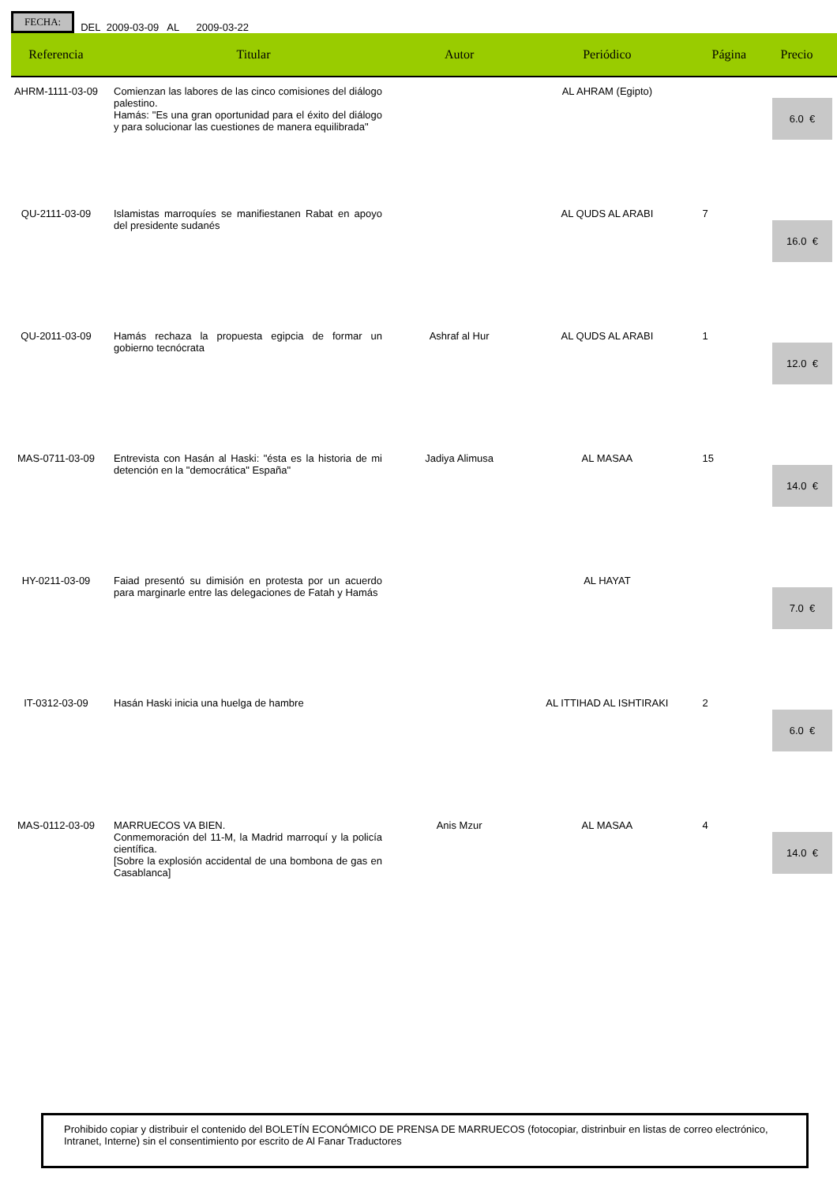FECHA: DEL 2009-03-09 AL 2009-03-22
| Referencia | Titular | Autor | Periódico | Página | Precio |
| --- | --- | --- | --- | --- | --- |
| AHRM-1111-03-09 | Comienzan las labores de las cinco comisiones del diálogo palestino. Hamás: "Es una gran oportunidad para el éxito del diálogo y para solucionar las cuestiones de manera equilibrada" | | AL AHRAM (Egipto) | | 6.0 € |
| QU-2111-03-09 | Islamistas marroquíes se manifiestanen Rabat en apoyo del presidente sudanés | | AL QUDS AL ARABI | 7 | 16.0 € |
| QU-2011-03-09 | Hamás rechaza la propuesta egipcia de formar un gobierno tecnócrata | Ashraf al Hur | AL QUDS AL ARABI | 1 | 12.0 € |
| MAS-0711-03-09 | Entrevista con Hasán al Haski: "ésta es la historia de mi detención en la "democrática" España" | Jadiya Alimusa | AL MASAA | 15 | 14.0 € |
| HY-0211-03-09 | Faiad presentó su dimisión en protesta por un acuerdo para marginarle entre las delegaciones de Fatah y Hamás | | AL HAYAT | | 7.0 € |
| IT-0312-03-09 | Hasán Haski inicia una huelga de hambre | | AL ITTIHAD AL ISHTIRAKI | 2 | 6.0 € |
| MAS-0112-03-09 | MARRUECOS VA BIEN. Conmemoración del 11-M, la Madrid marroquí y la policía científica. [Sobre la explosión accidental de una bombona de gas en Casablanca] | Anis Mzur | AL MASAA | 4 | 14.0 € |
Prohibido copiar y distribuir el contenido del BOLETÍN ECONÓMICO DE PRENSA DE MARRUECOS (fotocopiar, distrinbuir en listas de correo electrónico, Intranet, Interne) sin el consentimiento por escrito de Al Fanar Traductores